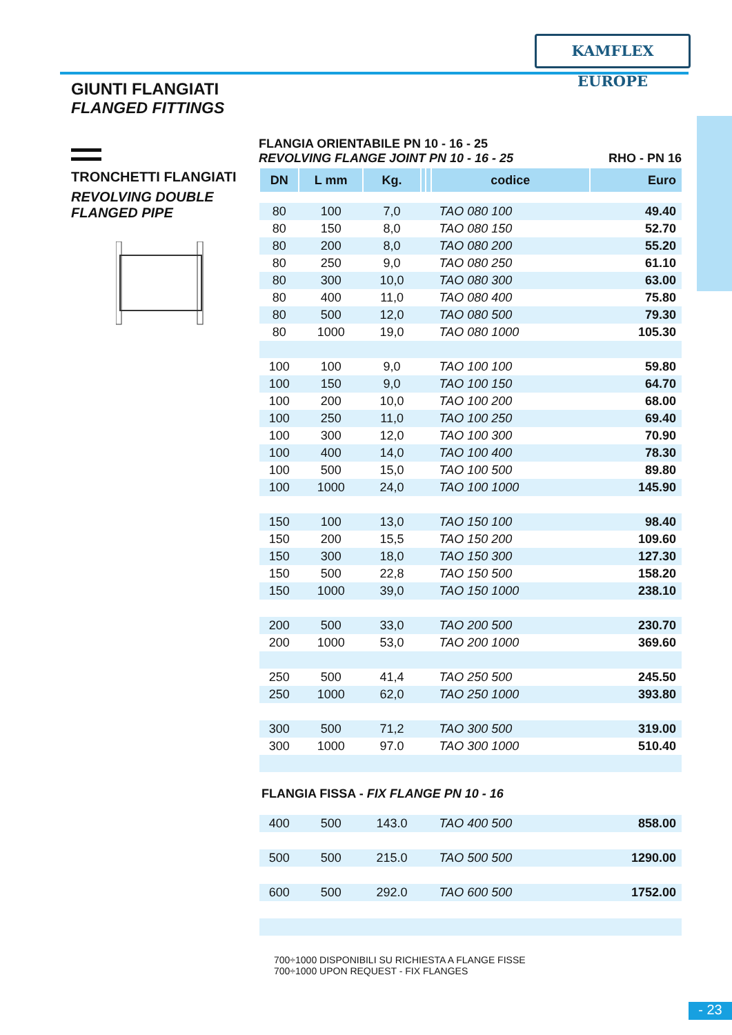KAMFLEX EUROPE
GIUNTI FLANGIATI
FLANGED FITTINGS
TRONCHETTI FLANGIATI
REVOLVING DOUBLE
FLANGED PIPE
FLANGIA ORIENTABILE PN 10 - 16 - 25
REVOLVING FLANGE JOINT PN 10 - 16 - 25 RHO - PN 16
| DN | L mm | Kg. | | | codice | Euro |
| --- | --- | --- | --- | --- | --- | --- |
| 80 | 100 | 7,0 | | | TAO 080 100 | 49.40 |
| 80 | 150 | 8,0 | | | TAO 080 150 | 52.70 |
| 80 | 200 | 8,0 | | | TAO 080 200 | 55.20 |
| 80 | 250 | 9,0 | | | TAO 080 250 | 61.10 |
| 80 | 300 | 10,0 | | | TAO 080 300 | 63.00 |
| 80 | 400 | 11,0 | | | TAO 080 400 | 75.80 |
| 80 | 500 | 12,0 | | | TAO 080 500 | 79.30 |
| 80 | 1000 | 19,0 | | | TAO 080 1000 | 105.30 |
| 100 | 100 | 9,0 | | | TAO 100 100 | 59.80 |
| 100 | 150 | 9,0 | | | TAO 100 150 | 64.70 |
| 100 | 200 | 10,0 | | | TAO 100 200 | 68.00 |
| 100 | 250 | 11,0 | | | TAO 100 250 | 69.40 |
| 100 | 300 | 12,0 | | | TAO 100 300 | 70.90 |
| 100 | 400 | 14,0 | | | TAO 100 400 | 78.30 |
| 100 | 500 | 15,0 | | | TAO 100 500 | 89.80 |
| 100 | 1000 | 24,0 | | | TAO 100 1000 | 145.90 |
| 150 | 100 | 13,0 | | | TAO 150 100 | 98.40 |
| 150 | 200 | 15,5 | | | TAO 150 200 | 109.60 |
| 150 | 300 | 18,0 | | | TAO 150 300 | 127.30 |
| 150 | 500 | 22,8 | | | TAO 150 500 | 158.20 |
| 150 | 1000 | 39,0 | | | TAO 150 1000 | 238.10 |
| 200 | 500 | 33,0 | | | TAO 200 500 | 230.70 |
| 200 | 1000 | 53,0 | | | TAO 200 1000 | 369.60 |
| 250 | 500 | 41,4 | | | TAO 250 500 | 245.50 |
| 250 | 1000 | 62,0 | | | TAO 250 1000 | 393.80 |
| 300 | 500 | 71,2 | | | TAO 300 500 | 319.00 |
| 300 | 1000 | 97.0 | | | TAO 300 1000 | 510.40 |
| FLANGIA FISSA - FIX FLANGE PN 10 - 16 | | | | | | |
| 400 | 500 | 143.0 | | | TAO 400 500 | 858.00 |
| 500 | 500 | 215.0 | | | TAO 500 500 | 1290.00 |
| 600 | 500 | 292.0 | | | TAO 600 500 | 1752.00 |
700÷1000 DISPONIBILI SU RICHIESTA A FLANGE FISSE
700÷1000 UPON REQUEST - FIX FLANGES
- 23